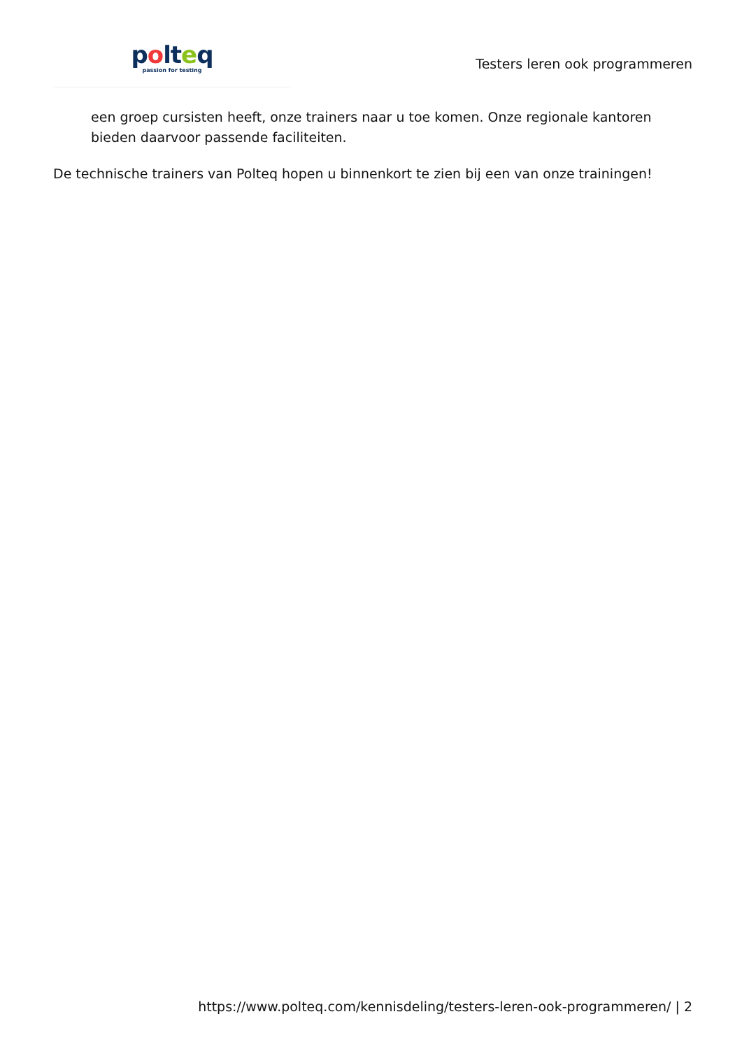polteq
passion for testing
Testers leren ook programmeren
een groep cursisten heeft, onze trainers naar u toe komen. Onze regionale kantoren bieden daarvoor passende faciliteiten.
De technische trainers van Polteq hopen u binnenkort te zien bij een van onze trainingen!
https://www.polteq.com/kennisdeling/testers-leren-ook-programmeren/ | 2